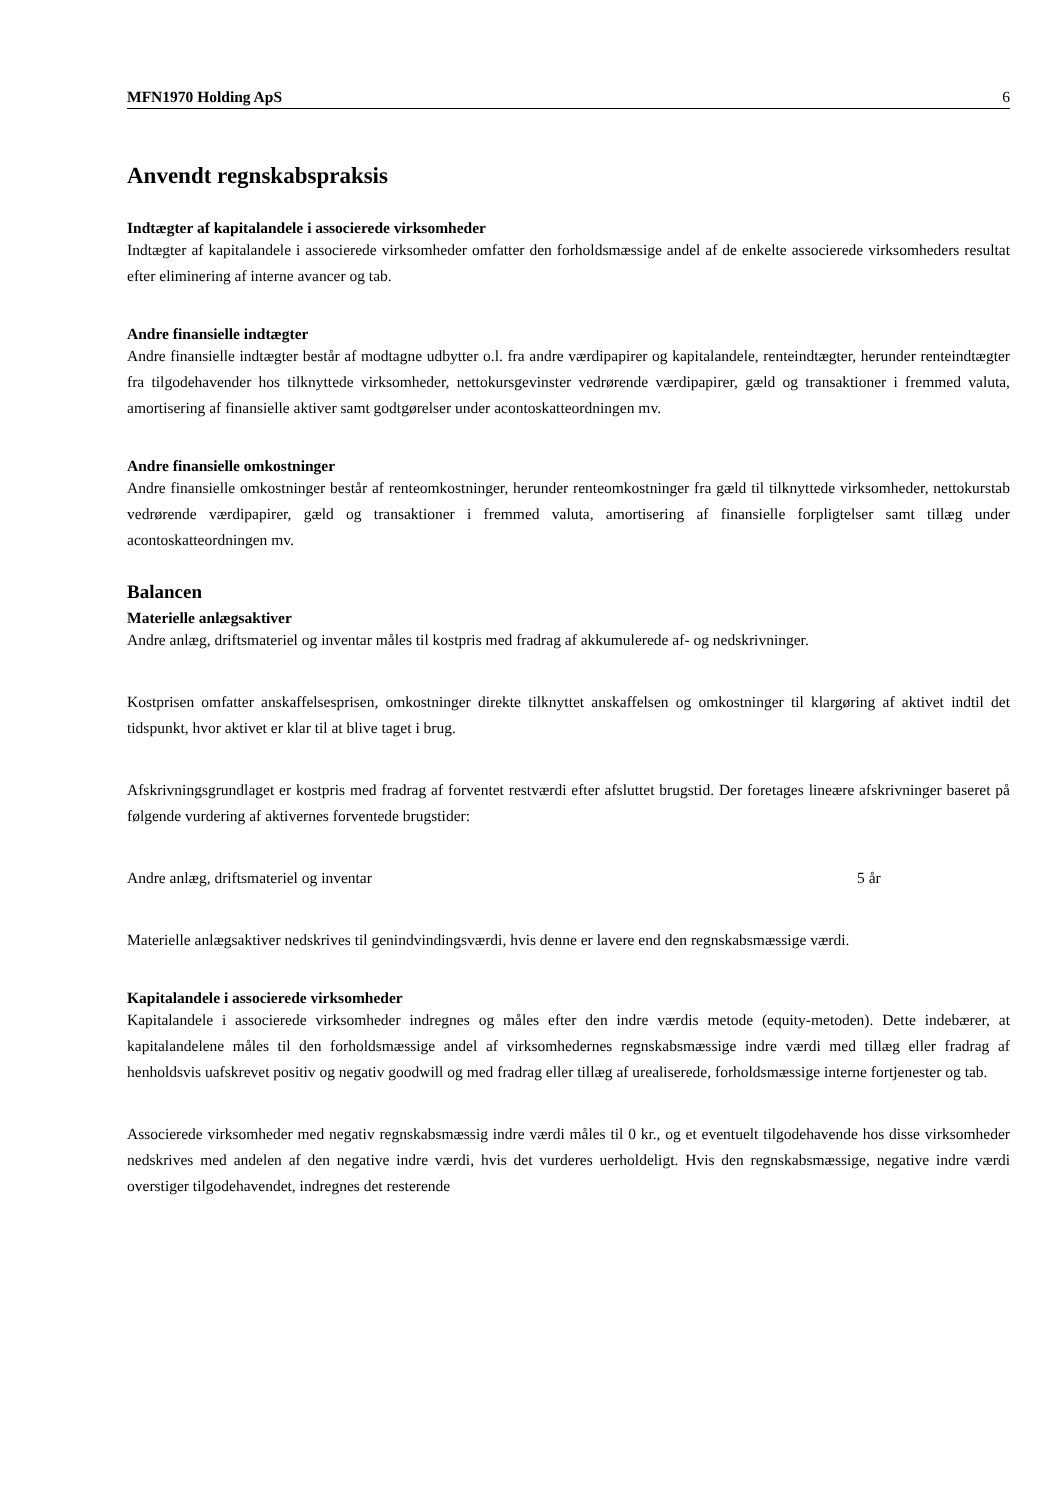MFN1970 Holding ApS 6
Anvendt regnskabspraksis
Indtægter af kapitalandele i associerede virksomheder
Indtægter af kapitalandele i associerede virksomheder omfatter den forholdsmæssige andel af de enkelte associerede virksomheders resultat efter eliminering af interne avancer og tab.
Andre finansielle indtægter
Andre finansielle indtægter består af modtagne udbytter o.l. fra andre værdipapirer og kapitalandele, renteindtægter, herunder renteindtægter fra tilgodehavender hos tilknyttede virksomheder, nettokursgevinster vedrørende værdipapirer, gæld og transaktioner i fremmed valuta, amortisering af finansielle aktiver samt godtgørelser under acontoskatteordningen mv.
Andre finansielle omkostninger
Andre finansielle omkostninger består af renteomkostninger, herunder renteomkostninger fra gæld til tilknyttede virksomheder, nettokurstab vedrørende værdipapirer, gæld og transaktioner i fremmed valuta, amortisering af finansielle forpligtelser samt tillæg under acontoskatteordningen mv.
Balancen
Materielle anlægsaktiver
Andre anlæg, driftsmateriel og inventar måles til kostpris med fradrag af akkumulerede af- og nedskrivninger.
Kostprisen omfatter anskaffelsesprisen, omkostninger direkte tilknyttet anskaffelsen og omkostninger til klargøring af aktivet indtil det tidspunkt, hvor aktivet er klar til at blive taget i brug.
Afskrivningsgrundlaget er kostpris med fradrag af forventet restværdi efter afsluttet brugstid. Der foretages lineære afskrivninger baseret på følgende vurdering af aktivernes forventede brugstider:
Andre anlæg, driftsmateriel og inventar 5 år
Materielle anlægsaktiver nedskrives til genindvindingsværdi, hvis denne er lavere end den regnskabsmæssige værdi.
Kapitalandele i associerede virksomheder
Kapitalandele i associerede virksomheder indregnes og måles efter den indre værdis metode (equity-metoden). Dette indebærer, at kapitalandelene måles til den forholdsmæssige andel af virksomhedernes regnskabsmæssige indre værdi med tillæg eller fradrag af henholdsvis uafskrevet positiv og negativ goodwill og med fradrag eller tillæg af urealiserede, forholdsmæssige interne fortjenester og tab.
Associerede virksomheder med negativ regnskabsmæssig indre værdi måles til 0 kr., og et eventuelt tilgodehavende hos disse virksomheder nedskrives med andelen af den negative indre værdi, hvis det vurderes uerholdeligt. Hvis den regnskabsmæssige, negative indre værdi overstiger tilgodehavendet, indregnes det resterende